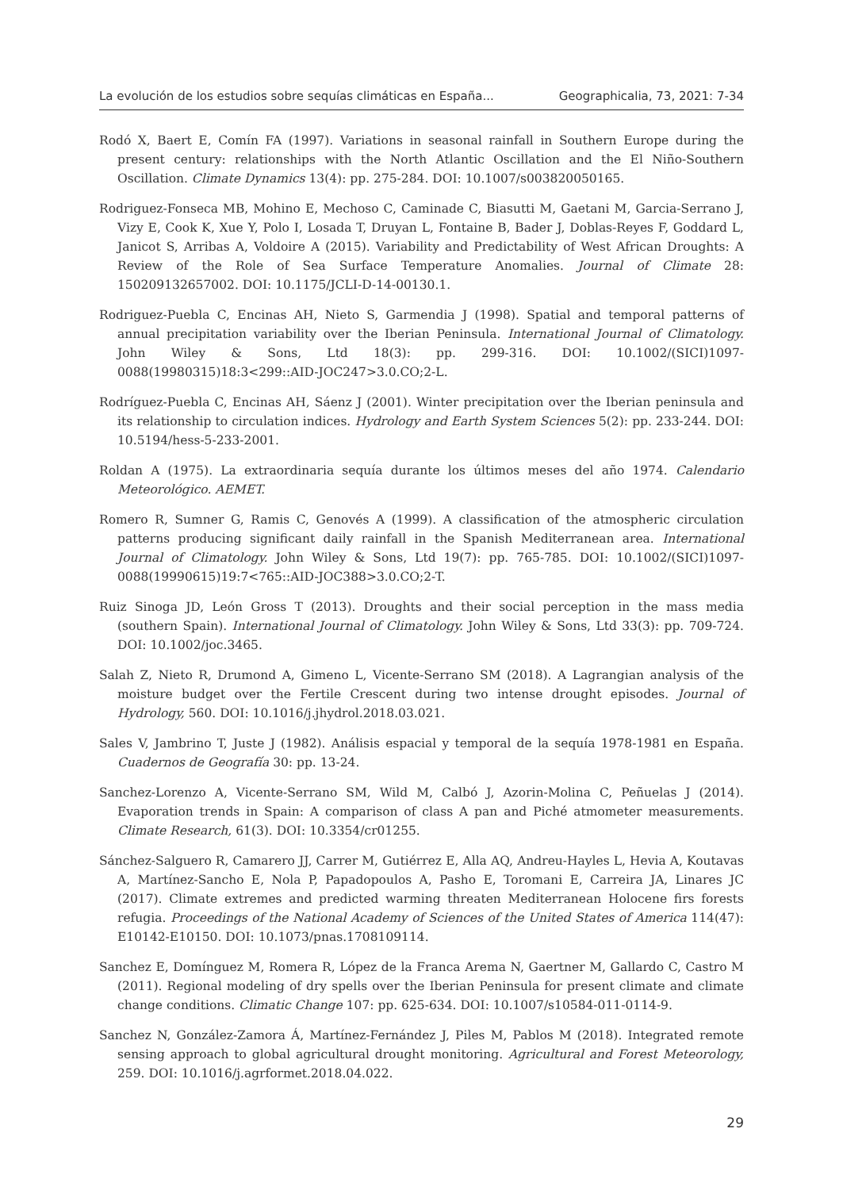La evolución de los estudios sobre sequías climáticas en España... Geographicalia, 73, 2021: 7-34
Rodó X, Baert E, Comín FA (1997). Variations in seasonal rainfall in Southern Europe during the present century: relationships with the North Atlantic Oscillation and the El Niño-Southern Oscillation. Climate Dynamics 13(4): pp. 275-284. DOI: 10.1007/s003820050165.
Rodriguez-Fonseca MB, Mohino E, Mechoso C, Caminade C, Biasutti M, Gaetani M, Garcia-Serrano J, Vizy E, Cook K, Xue Y, Polo I, Losada T, Druyan L, Fontaine B, Bader J, Doblas-Reyes F, Goddard L, Janicot S, Arribas A, Voldoire A (2015). Variability and Predictability of West African Droughts: A Review of the Role of Sea Surface Temperature Anomalies. Journal of Climate 28: 150209132657002. DOI: 10.1175/JCLI-D-14-00130.1.
Rodriguez-Puebla C, Encinas AH, Nieto S, Garmendia J (1998). Spatial and temporal patterns of annual precipitation variability over the Iberian Peninsula. International Journal of Climatology. John Wiley & Sons, Ltd 18(3): pp. 299-316. DOI: 10.1002/(SICI)1097-0088(19980315)18:3<299::AID-JOC247>3.0.CO;2-L.
Rodríguez-Puebla C, Encinas AH, Sáenz J (2001). Winter precipitation over the Iberian peninsula and its relationship to circulation indices. Hydrology and Earth System Sciences 5(2): pp. 233-244. DOI: 10.5194/hess-5-233-2001.
Roldan A (1975). La extraordinaria sequía durante los últimos meses del año 1974. Calendario Meteorológico. AEMET.
Romero R, Sumner G, Ramis C, Genovés A (1999). A classification of the atmospheric circulation patterns producing significant daily rainfall in the Spanish Mediterranean area. International Journal of Climatology. John Wiley & Sons, Ltd 19(7): pp. 765-785. DOI: 10.1002/(SICI)1097-0088(19990615)19:7<765::AID-JOC388>3.0.CO;2-T.
Ruiz Sinoga JD, León Gross T (2013). Droughts and their social perception in the mass media (southern Spain). International Journal of Climatology. John Wiley & Sons, Ltd 33(3): pp. 709-724. DOI: 10.1002/joc.3465.
Salah Z, Nieto R, Drumond A, Gimeno L, Vicente-Serrano SM (2018). A Lagrangian analysis of the moisture budget over the Fertile Crescent during two intense drought episodes. Journal of Hydrology, 560. DOI: 10.1016/j.jhydrol.2018.03.021.
Sales V, Jambrino T, Juste J (1982). Análisis espacial y temporal de la sequía 1978-1981 en España. Cuadernos de Geografía 30: pp. 13-24.
Sanchez-Lorenzo A, Vicente-Serrano SM, Wild M, Calbó J, Azorin-Molina C, Peñuelas J (2014). Evaporation trends in Spain: A comparison of class A pan and Piché atmometer measurements. Climate Research, 61(3). DOI: 10.3354/cr01255.
Sánchez-Salguero R, Camarero JJ, Carrer M, Gutiérrez E, Alla AQ, Andreu-Hayles L, Hevia A, Koutavas A, Martínez-Sancho E, Nola P, Papadopoulos A, Pasho E, Toromani E, Carreira JA, Linares JC (2017). Climate extremes and predicted warming threaten Mediterranean Holocene firs forests refugia. Proceedings of the National Academy of Sciences of the United States of America 114(47): E10142-E10150. DOI: 10.1073/pnas.1708109114.
Sanchez E, Domínguez M, Romera R, López de la Franca Arema N, Gaertner M, Gallardo C, Castro M (2011). Regional modeling of dry spells over the Iberian Peninsula for present climate and climate change conditions. Climatic Change 107: pp. 625-634. DOI: 10.1007/s10584-011-0114-9.
Sanchez N, González-Zamora Á, Martínez-Fernández J, Piles M, Pablos M (2018). Integrated remote sensing approach to global agricultural drought monitoring. Agricultural and Forest Meteorology, 259. DOI: 10.1016/j.agrformet.2018.04.022.
29